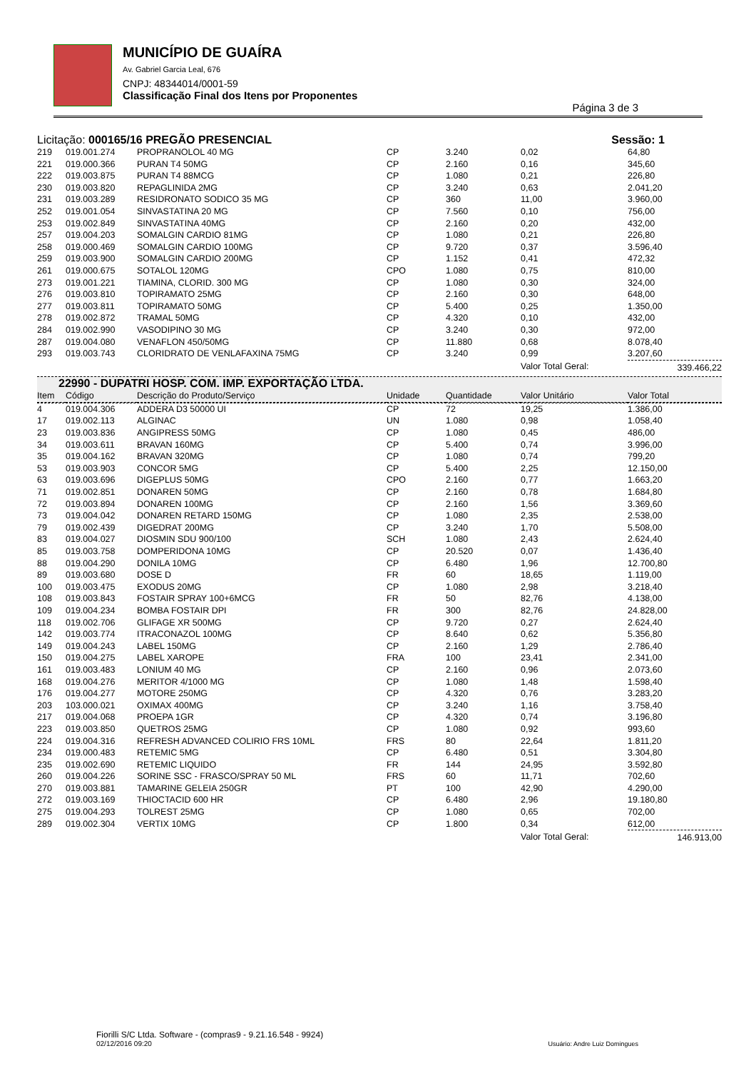MUNICÍPIO DE GUAÍRA
Av. Gabriel Garcia Leal, 676
CNPJ: 48344014/0001-59
Classificação Final dos Itens por Proponentes
Página 3 de 3
Licitação: 000165/16 PREGÃO PRESENCIAL Sessão: 1
| 219 | 019.001.274 | PROPRANOLOL 40 MG | CP | 3.240 | 0,02 | 64,80 |
| 221 | 019.000.366 | PURAN T4 50MG | CP | 2.160 | 0,16 | 345,60 |
| 222 | 019.003.875 | PURAN T4 88MCG | CP | 1.080 | 0,21 | 226,80 |
| 230 | 019.003.820 | REPAGLINIDA 2MG | CP | 3.240 | 0,63 | 2.041,20 |
| 231 | 019.003.289 | RESIDRONATO SODICO 35 MG | CP | 360 | 11,00 | 3.960,00 |
| 252 | 019.001.054 | SINVASTATINA 20 MG | CP | 7.560 | 0,10 | 756,00 |
| 253 | 019.002.849 | SINVASTATINA 40MG | CP | 2.160 | 0,20 | 432,00 |
| 257 | 019.004.203 | SOMALGIN CARDIO 81MG | CP | 1.080 | 0,21 | 226,80 |
| 258 | 019.000.469 | SOMALGIN CARDIO 100MG | CP | 9.720 | 0,37 | 3.596,40 |
| 259 | 019.003.900 | SOMALGIN CARDIO 200MG | CP | 1.152 | 0,41 | 472,32 |
| 261 | 019.000.675 | SOTALOL 120MG | CPO | 1.080 | 0,75 | 810,00 |
| 273 | 019.001.221 | TIAMINA, CLORID. 300 MG | CP | 1.080 | 0,30 | 324,00 |
| 276 | 019.003.810 | TOPIRAMATO 25MG | CP | 2.160 | 0,30 | 648,00 |
| 277 | 019.003.811 | TOPIRAMATO 50MG | CP | 5.400 | 0,25 | 1.350,00 |
| 278 | 019.002.872 | TRAMAL 50MG | CP | 4.320 | 0,10 | 432,00 |
| 284 | 019.002.990 | VASODIPINO 30 MG | CP | 3.240 | 0,30 | 972,00 |
| 287 | 019.004.080 | VENAFLON 450/50MG | CP | 11.880 | 0,68 | 8.078,40 |
| 293 | 019.003.743 | CLORIDRATO DE VENLAFAXINA 75MG | CP | 3.240 | 0,99 | 3.207,60 |
| | | | | | Valor Total Geral: | 339.466,22 |
22990 - DUPATRI HOSP. COM. IMP. EXPORTAÇÃO LTDA.
| Item | Código | Descrição do Produto/Serviço | Unidade | Quantidade | Valor Unitário | Valor Total |
| --- | --- | --- | --- | --- | --- | --- |
| 4 | 019.004.306 | ADDERA D3 50000 UI | CP | 72 | 19,25 | 1.386,00 |
| 17 | 019.002.113 | ALGINAC | UN | 1.080 | 0,98 | 1.058,40 |
| 23 | 019.003.836 | ANGIPRESS 50MG | CP | 1.080 | 0,45 | 486,00 |
| 34 | 019.003.611 | BRAVAN 160MG | CP | 5.400 | 0,74 | 3.996,00 |
| 35 | 019.004.162 | BRAVAN 320MG | CP | 1.080 | 0,74 | 799,20 |
| 53 | 019.003.903 | CONCOR 5MG | CP | 5.400 | 2,25 | 12.150,00 |
| 63 | 019.003.696 | DIGEPLUS 50MG | CPO | 2.160 | 0,77 | 1.663,20 |
| 71 | 019.002.851 | DONAREN 50MG | CP | 2.160 | 0,78 | 1.684,80 |
| 72 | 019.003.894 | DONAREN 100MG | CP | 2.160 | 1,56 | 3.369,60 |
| 73 | 019.004.042 | DONAREN RETARD 150MG | CP | 1.080 | 2,35 | 2.538,00 |
| 79 | 019.002.439 | DIGEDRAT 200MG | CP | 3.240 | 1,70 | 5.508,00 |
| 83 | 019.004.027 | DIOSMIN SDU 900/100 | SCH | 1.080 | 2,43 | 2.624,40 |
| 85 | 019.003.758 | DOMPERIDONA 10MG | CP | 20.520 | 0,07 | 1.436,40 |
| 88 | 019.004.290 | DONILA 10MG | CP | 6.480 | 1,96 | 12.700,80 |
| 89 | 019.003.680 | DOSE D | FR | 60 | 18,65 | 1.119,00 |
| 100 | 019.003.475 | EXODUS 20MG | CP | 1.080 | 2,98 | 3.218,40 |
| 108 | 019.003.843 | FOSTAIR SPRAY 100+6MCG | FR | 50 | 82,76 | 4.138,00 |
| 109 | 019.004.234 | BOMBA FOSTAIR DPI | FR | 300 | 82,76 | 24.828,00 |
| 118 | 019.002.706 | GLIFAGE XR 500MG | CP | 9.720 | 0,27 | 2.624,40 |
| 142 | 019.003.774 | ITRACONAZOL 100MG | CP | 8.640 | 0,62 | 5.356,80 |
| 149 | 019.004.243 | LABEL 150MG | CP | 2.160 | 1,29 | 2.786,40 |
| 150 | 019.004.275 | LABEL XAROPE | FRA | 100 | 23,41 | 2.341,00 |
| 161 | 019.003.483 | LONIUM 40 MG | CP | 2.160 | 0,96 | 2.073,60 |
| 168 | 019.004.276 | MERITOR 4/1000 MG | CP | 1.080 | 1,48 | 1.598,40 |
| 176 | 019.004.277 | MOTORE 250MG | CP | 4.320 | 0,76 | 3.283,20 |
| 203 | 103.000.021 | OXIMAX 400MG | CP | 3.240 | 1,16 | 3.758,40 |
| 217 | 019.004.068 | PROEPA 1GR | CP | 4.320 | 0,74 | 3.196,80 |
| 223 | 019.003.850 | QUETROS 25MG | CP | 1.080 | 0,92 | 993,60 |
| 224 | 019.004.316 | REFRESH ADVANCED COLIRIO FRS 10ML | FRS | 80 | 22,64 | 1.811,20 |
| 234 | 019.000.483 | RETEMIC 5MG | CP | 6.480 | 0,51 | 3.304,80 |
| 235 | 019.002.690 | RETEMIC LIQUIDO | FR | 144 | 24,95 | 3.592,80 |
| 260 | 019.004.226 | SORINE SSC - FRASCO/SPRAY 50 ML | FRS | 60 | 11,71 | 702,60 |
| 270 | 019.003.881 | TAMARINE GELEIA 250GR | PT | 100 | 42,90 | 4.290,00 |
| 272 | 019.003.169 | THIOCTACID 600 HR | CP | 6.480 | 2,96 | 19.180,80 |
| 275 | 019.004.293 | TOLREST 25MG | CP | 1.080 | 0,65 | 702,00 |
| 289 | 019.002.304 | VERTIX 10MG | CP | 1.800 | 0,34 | 612,00 |
| | | | | | Valor Total Geral: | 146.913,00 |
Fiorilli S/C Ltda. Software - (compras9 - 9.21.16.548 - 9924)
02/12/2016 09:20
Usuário: Andre Luiz Domingues